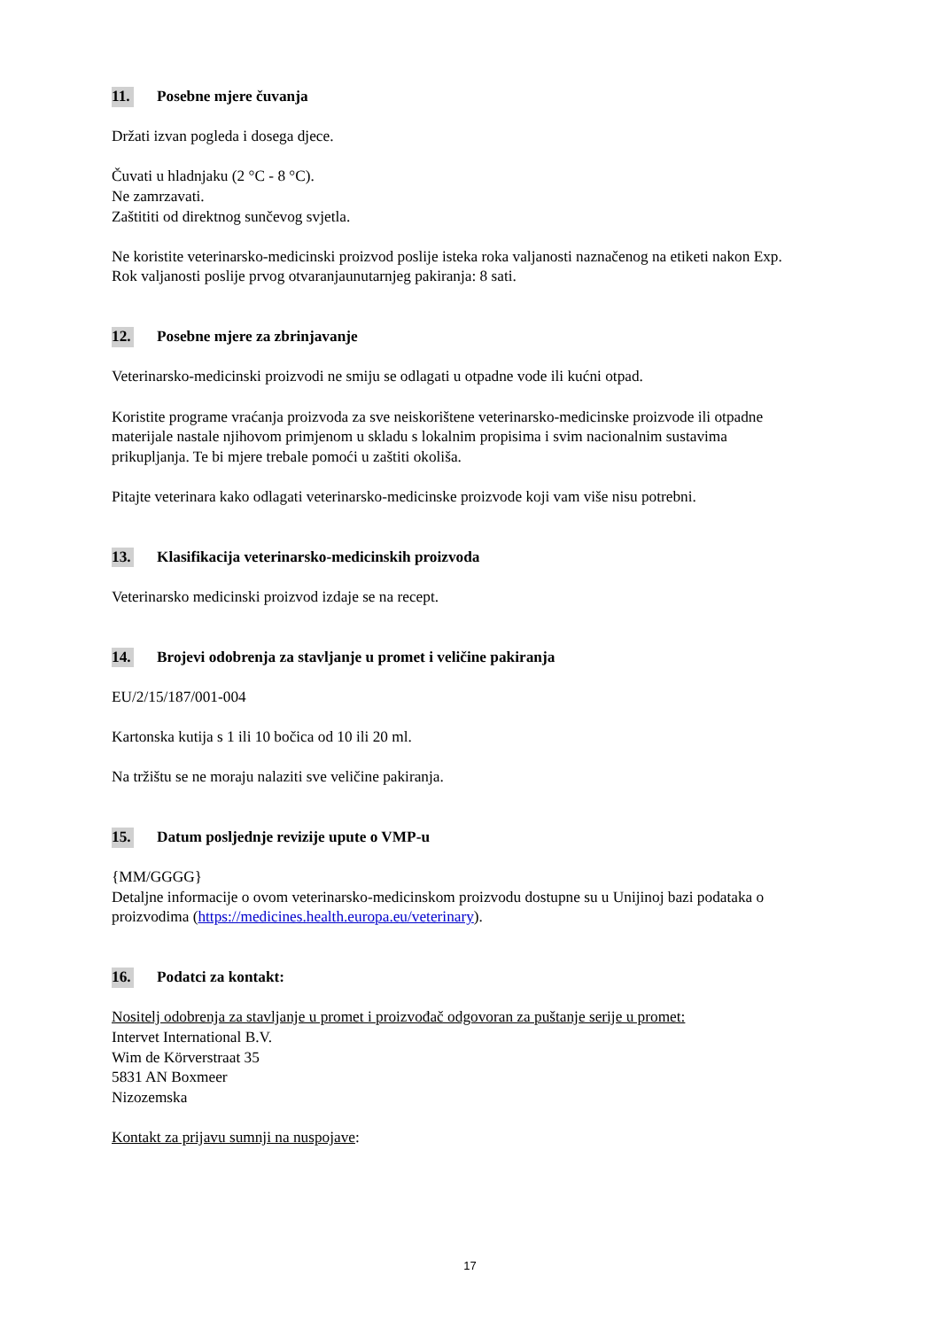11. Posebne mjere čuvanja
Držati izvan pogleda i dosega djece.
Čuvati u hladnjaku (2 °C - 8 °C).
Ne zamrzavati.
Zaštititi od direktnog sunčevog svjetla.
Ne koristite veterinarsko-medicinski proizvod poslije isteka roka valjanosti naznačenog na etiketi nakon Exp.
Rok valjanosti poslije prvog otvaranjaunutarnjeg pakiranja: 8 sati.
12. Posebne mjere za zbrinjavanje
Veterinarsko-medicinski proizvodi ne smiju se odlagati u otpadne vode ili kućni otpad.
Koristite programe vraćanja proizvoda za sve neiskorištene veterinarsko-medicinske proizvode ili otpadne materijale nastale njihovom primjenom u skladu s lokalnim propisima i svim nacionalnim sustavima prikupljanja. Te bi mjere trebale pomoći u zaštiti okoliša.
Pitajte veterinara kako odlagati veterinarsko-medicinske proizvode koji vam više nisu potrebni.
13. Klasifikacija veterinarsko-medicinskih proizvoda
Veterinarsko medicinski proizvod izdaje se na recept.
14. Brojevi odobrenja za stavljanje u promet i veličine pakiranja
EU/2/15/187/001-004
Kartonska kutija s 1 ili 10 bočica od 10 ili 20 ml.
Na tržištu se ne moraju nalaziti sve veličine pakiranja.
15. Datum posljednje revizije upute o VMP-u
{MM/GGGG}
Detaljne informacije o ovom veterinarsko-medicinskom proizvodu dostupne su u Unijinoj bazi podataka o proizvodima (https://medicines.health.europa.eu/veterinary).
16. Podatci za kontakt:
Nositelj odobrenja za stavljanje u promet i proizvođač odgovoran za puštanje serije u promet:
Intervet International B.V.
Wim de Körverstraat 35
5831 AN Boxmeer
Nizozemska
Kontakt za prijavu sumnji na nuspojave:
17